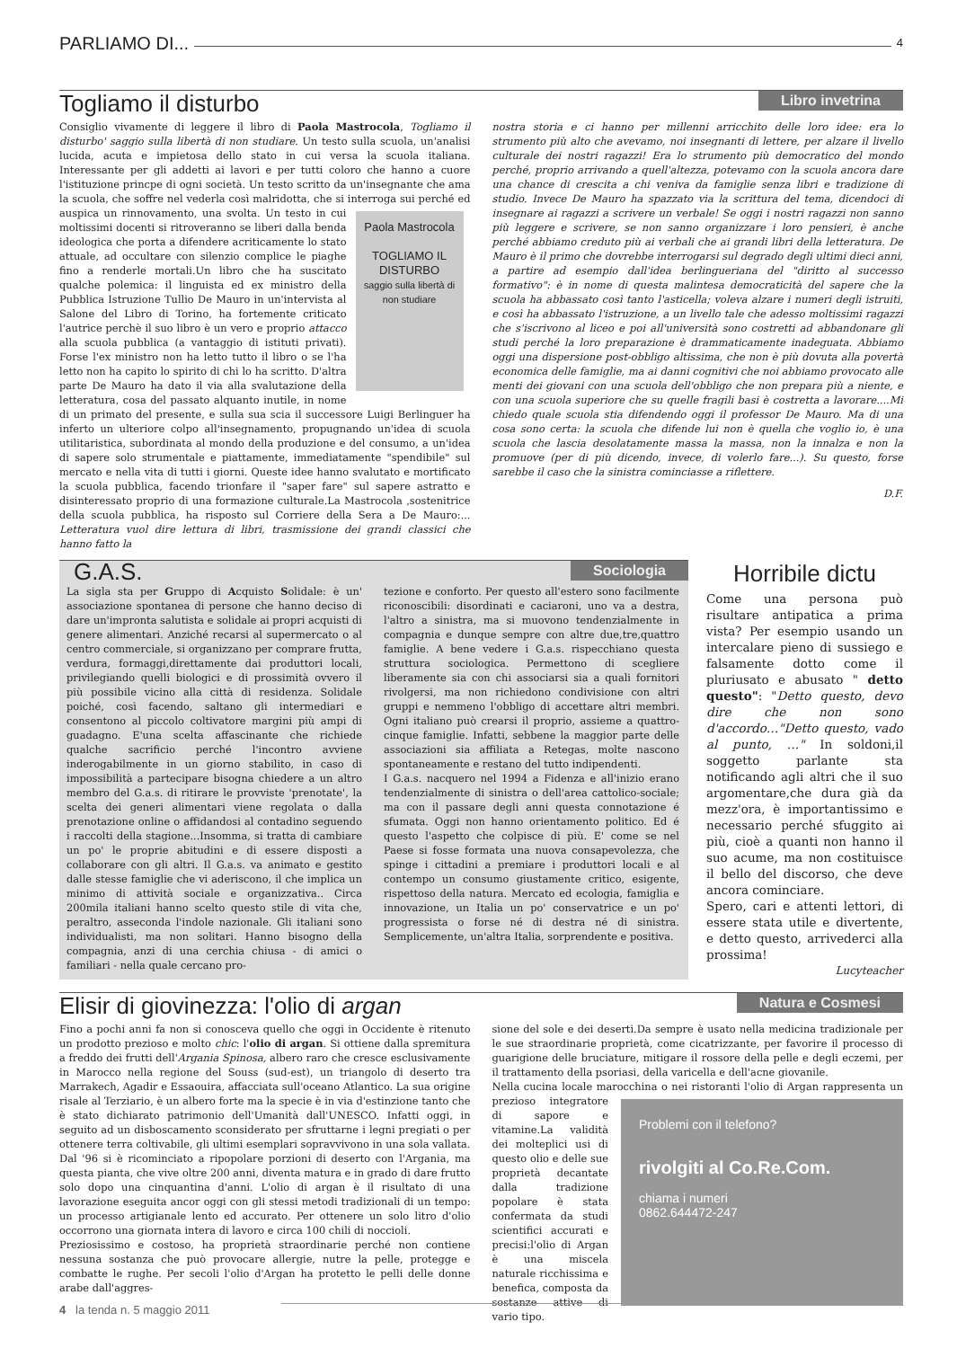PARLIAMO DI... 4
Togliamo il disturbo
Libro invetrina
Consiglio vivamente di leggere il libro di Paola Mastrocola, Togliamo il disturbo' saggio sulla libertà di non studiare. Un testo sulla scuola, un'analisi lucida, acuta e impietosa dello stato in cui versa la scuola italiana. Interessante per gli addetti ai lavori e per tutti coloro che hanno a cuore l'istituzione princpe di ogni società. Un testo scritto da un'insegnante che ama la scuola, che soffre nel vederla così malridotta, che si interroga sui perché ed auspica un rinnovamento, una svolta. Paola Mastrocola
TOGLIAMO IL DISTURBO
saggio sulla libertà di non studiare Un testo in cui moltissimi docenti si ritroveranno se liberi dalla benda ideologica che porta a difendere acriticamente lo stato attuale, ad occultare con silenzio complice le piaghe fino a renderle mortali.Un libro che ha suscitato qualche polemica: il linguista ed ex ministro della Pubblica Istruzione Tullio De Mauro in un'intervista al Salone del Libro di Torino, ha fortemente criticato l'autrice perchè il suo libro è un vero e proprio attacco alla scuola pubblica (a vantaggio di istituti privati). Forse l'ex ministro non ha letto tutto il libro o se l'ha letto non ha capito lo spirito di chi lo ha scritto. D'altra parte De Mauro ha dato il via alla svalutazione della letteratura, cosa del passato alquanto inutile, in nome di un primato del presente, e sulla sua scia il successore Luigi Berlinguer ha inferto un ulteriore colpo all'insegnamento, propugnando un'idea di scuola utilitaristica, subordinata al mondo della produzione e del consumo, a un'idea di sapere solo strumentale e piattamente, immediatamente "spendibile" sul mercato e nella vita di tutti i giorni. Queste idee hanno svalutato e mortificato la scuola pubblica, facendo trionfare il "saper fare" sul sapere astratto e disinteressato proprio di una formazione culturale.La Mastrocola ,sostenitrice della scuola pubblica, ha risposto sul Corriere della Sera a De Mauro:... Letteratura vuol dire lettura di libri, trasmissione dei grandi classici che hanno fatto la
nostra storia e ci hanno per millenni arricchito delle loro idee: era lo strumento più alto che avevamo, noi insegnanti di lettere, per alzare il livello culturale dei nostri ragazzi! Era lo strumento più democratico del mondo perché, proprio arrivando a quell'altezza, potevamo con la scuola ancora dare una chance di crescita a chi veniva da famiglie senza libri e tradizione di studio. Invece De Mauro ha spazzato via la scrittura del tema, dicendoci di insegnare ai ragazzi a scrivere un verbale! Se oggi i nostri ragazzi non sanno più leggere e scrivere, se non sanno organizzare i loro pensieri, è anche perché abbiamo creduto più ai verbali che ai grandi libri della letteratura. De Mauro è il primo che dovrebbe interrogarsi sul degrado degli ultimi dieci anni, a partire ad esempio dall'idea berlingueriana del "diritto al successo formativo": è in nome di questa malintesa democraticità del sapere che la scuola ha abbassato così tanto l'asticella; voleva alzare i numeri degli istruiti, e così ha abbassato l'istruzione, a un livello tale che adesso moltissimi ragazzi che s'iscrivono al liceo e poi all'università sono costretti ad abbandonare gli studi perché la loro preparazione è drammaticamente inadeguata. Abbiamo oggi una dispersione post-obbligo altissima, che non è più dovuta alla povertà economica delle famiglie, ma ai danni cognitivi che noi abbiamo provocato alle menti dei giovani con una scuola dell'obbligo che non prepara più a niente, e con una scuola superiore che su quelle fragili basi è costretta a lavorare....Mi chiedo quale scuola stia difendendo oggi il professor De Mauro. Ma di una cosa sono certa: la scuola che difende lui non è quella che voglio io, è una scuola che lascia desolatamente massa la massa, non la innalza e non la promuove (per di più dicendo, invece, di volerlo fare...). Su questo, forse sarebbe il caso che la sinistra cominciasse a riflettere.
D.F.
G.A.S.
Sociologia
La sigla sta per Gruppo di Acquisto Solidale: è un' associazione spontanea di persone che hanno deciso di dare un'impronta salutista e solidale ai propri acquisti di generе alimentari. Anziché recarsi al supermercato o al centro commerciale, si organizzano per comprare frutta, verdura, formaggi,direttamente dai produttori locali, privilegiando quelli biologici e di prossimità ovvero il più possibile vicino alla città di residenza. Solidale poiché, così facendo, saltano gli intermediari e consentono al piccolo coltivatore margini più ampi di guadagno. E'una scelta affascinante che richiede qualche sacrificio perché l'incontro avviene inderogabilmente in un giorno stabilito, in caso di impossibilità a partecipare bisogna chiedere a un altro membro del G.a.s. di ritirare le provviste 'prenotate', la scelta dei generi alimentari viene regolata o dalla prenotazione online o affidandosi al contadino seguendo i raccolti della stagione...Insomma, si tratta di cambiare un po' le proprie abitudini e di essere disposti a collaborare con gli altri. Il G.a.s. va animato e gestito dalle stesse famiglie che vi aderiscono, il che implica un minimo di attività sociale e organizzativa.. Circa 200mila italiani hanno scelto questo stile di vita che, peraltro, asseconda l'indole nazionale. Gli italiani sono individualisti, ma non solitari. Hanno bisogno della compagnia, anzi di una cerchia chiusa - di amici o familiari - nella quale cercano pro-
tezione e conforto. Per questo all'estero sono facilmente riconoscibili: disordinati e caciaroni, uno va a destra, l'altro a sinistra, ma si muovono tendenzialmente in compagnia e dunque sempre con altre due,tre,quattro famiglie. A bene vedere i G.a.s. rispecchiano questa struttura sociologica. Permettono di scegliere liberamente sia con chi associarsi sia a quali fornitori rivolgersi, ma non richiedono condivisione con altri gruppi e nemmeno l'obbligo di accettare altri membri. Ogni italiano può crearsi il proprio, assieme a quattro-cinque famiglie. Infatti, sebbene la maggior parte delle associazioni sia affiliata a Retegas, molte nascono spontaneamente e restano del tutto indipendenti.
I G.a.s. nacquero nel 1994 a Fidenza e all'inizio erano tendenzialmente di sinistra o dell'area cattolico-sociale; ma con il passare degli anni questa connotazione é sfumata. Oggi non hanno orientamento politico. Ed é questo l'aspetto che colpisce di più. E' come se nel Paese si fosse formata una nuova consapevolezza, che spinge i cittadini a premiare i produttori locali e al contempo un consumo giustamente critico, esigente, rispettoso della natura. Mercato ed ecologia, famiglia e innovazione, un Italia un po' conservatrice e un po' progressista o forse né di destra né di sinistra. Semplicemente, un'altra Italia, sorprendente e positiva.
Horribile dictu
Come una persona può risultare antipatica a prima vista? Per esempio usando un intercalare pieno di sussiego e falsamente dotto come il pluriusato e abusato " detto questo": "Detto questo, devo dire che non sono d'accordo…"Detto questo, vado al punto, …" In soldoni,il soggetto parlante sta notificando agli altri che il suo argomentare,che dura già da mezz'ora, è importantissimo e necessario perché sfuggito ai più, cioè a quanti non hanno il suo acume, ma non costituisce il bello del discorso, che deve ancora cominciare.
Spero, cari e attenti lettori, di essere stata utile e divertente, e detto questo, arrivederci alla prossima!
Lucyteacher
Elisir di giovinezza: l'olio di argan
Natura e Cosmesi
Fino a pochi anni fa non si conosceva quello che oggi in Occidente è ritenuto un prodotto prezioso e molto chic: l'olio di argan. Si ottiene dalla spremitura a freddo dei frutti dell'Argania Spinosa, albero raro che cresce esclusivamente in Marocco nella regione del Souss (sud-est), un triangolo di deserto tra Marrakech, Agadir e Essaouira, affacciata sull'oceano Atlantico. La sua origine risale al Terziario, è un albero forte ma la specie è in via d'estinzione tanto che è stato dichiarato patrimonio dell'Umanità dall'UNESCO. Infatti oggi, in seguito ad un disboscamento sconsiderato per sfruttarne i legni pregiati o per ottenere terra coltivabile, gli ultimi esemplari sopravvivono in una sola vallata. Dal '96 si è ricominciato a ripopolare porzioni di deserto con l'Argania, ma questa pianta, che vive oltre 200 anni, diventa matura e in grado di dare frutto solo dopo una cinquantina d'anni. L'olio di argan è il risultato di una lavorazione eseguita ancor oggi con gli stessi metodi tradizionali di un tempo: un processo artigianale lento ed accurato. Per ottenere un solo litro d'olio occorrono una giornata intera di lavoro e circa 100 chili di noccioli.
Preziosissimo e costoso, ha proprietà straordinarie perché non contiene nessuna sostanza che può provocare allergie, nutre la pelle, protegge e combatte le rughe. Per secoli l'olio d'Argan ha protetto le pelli delle donne arabe dall'aggres-
sione del sole e dei deserti.Da sempre è usato nella medicina tradizionale per le sue straordinarie proprietà, come cicatrizzante, per favorire il processo di guarigione delle bruciature, mitigare il rossore della pelle e degli eczemi, per il trattamento della psoriasi, della varicella e dell'acne giovanile.
Nella cucina locale marocchina o nei ristoranti l'olio di Argan rappresenta un Problemi con il telefono?
rivolgiti al Co.Re.Com.
chiama i numeri
0862.644472-247 prezioso integratore di sapore e vitamine.La validità dei molteplici usi di questo olio e delle sue proprietà decantate dalla tradizione popolare è stata confermata da studi scientifici accurati e precisi:l'olio di Argan è una miscela naturale ricchissima e benefica, composta da sostanze attive di vario tipo.
4 la tenda n. 5 maggio 2011